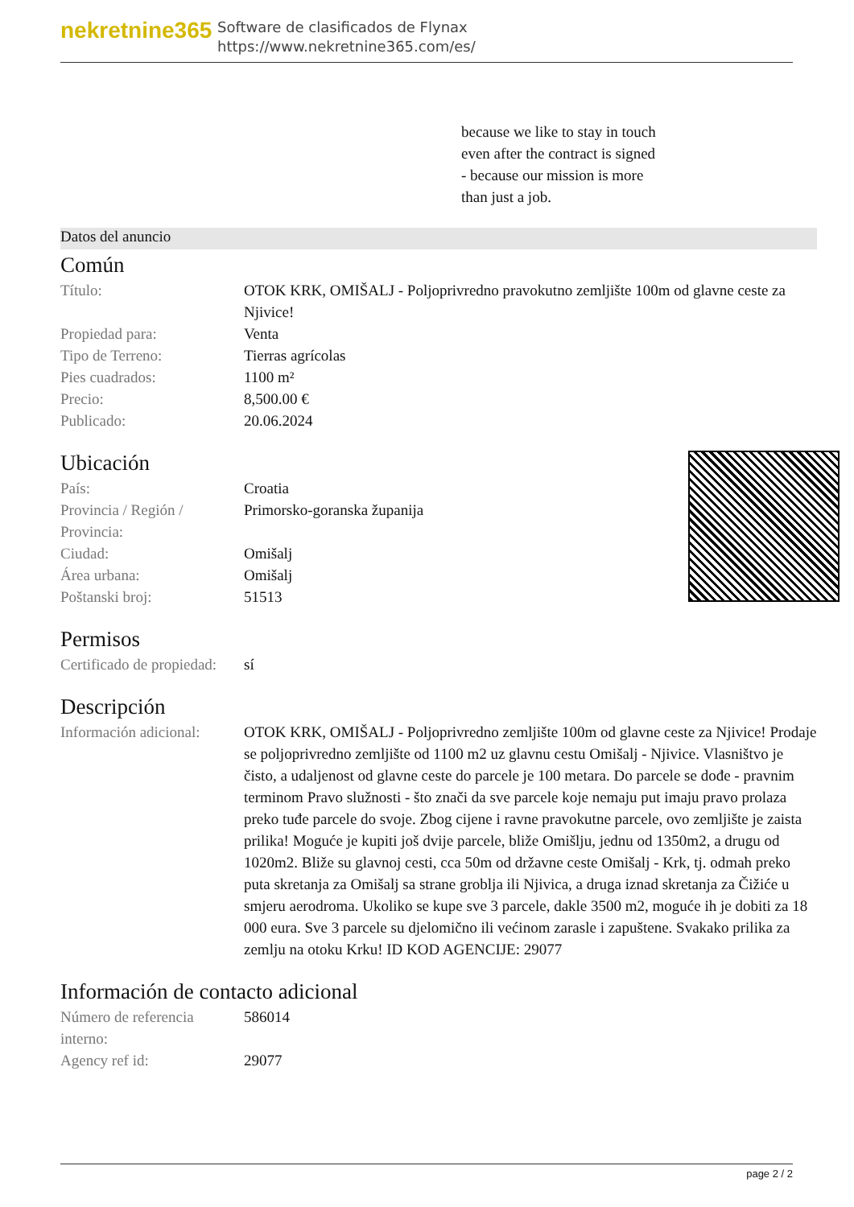nekretnine365
Software de clasificados de Flynax
https://www.nekretnine365.com/es/
because we like to stay in touch
even after the contract is signed
- because our mission is more
than just a job.
Datos del anuncio
Común
| Título: | OTOK KRK, OMIŠALJ - Poljoprivredno pravokutno zemljište 100m od glavne ceste za Njivice! |
| Propiedad para: | Venta |
| Tipo de Terreno: | Tierras agrícolas |
| Pies cuadrados: | 1100 m² |
| Precio: | 8,500.00 € |
| Publicado: | 20.06.2024 |
Ubicación
| País: | Croatia |
| Provincia / Región / Provincia: | Primorsko-goranska županija |
| Ciudad: | Omišalj |
| Área urbana: | Omišalj |
| Poštanski broj: | 51513 |
Permisos
| Certificado de propiedad: | sí |
Descripción
| Información adicional: | OTOK KRK, OMIŠALJ - Poljoprivredno zemljište 100m od glavne ceste za Njivice! Prodaje se poljoprivredno zemljište od 1100 m2 uz glavnu cestu Omišalj - Njivice. Vlasništvo je čisto, a udaljenost od glavne ceste do parcele je 100 metara. Do parcele se dođe - pravnim terminom Pravo služnosti - što znači da sve parcele koje nemaju put imaju pravo prolaza preko tuđe parcele do svoje. Zbog cijene i ravne pravokutne parcele, ovo zemljište je zaista prilika! Moguće je kupiti još dvije parcele, bliže Omišlju, jednu od 1350m2, a drugu od 1020m2. Bliže su glavnoj cesti, cca 50m od državne ceste Omišalj - Krk, tj. odmah preko puta skretanja za Omišalj sa strane groblja ili Njivica, a druga iznad skretanja za Čižiće u smjeru aerodroma. Ukoliko se kupe sve 3 parcele, dakle 3500 m2, moguće ih je dobiti za 18 000 eura. Sve 3 parcele su djelomično ili većinom zarasle i zapuštene. Svakako prilika za zemlju na otoku Krku! ID KOD AGENCIJE: 29077 |
Información de contacto adicional
| Número de referencia interno: | 586014 |
| Agency ref id: | 29077 |
page 2 / 2